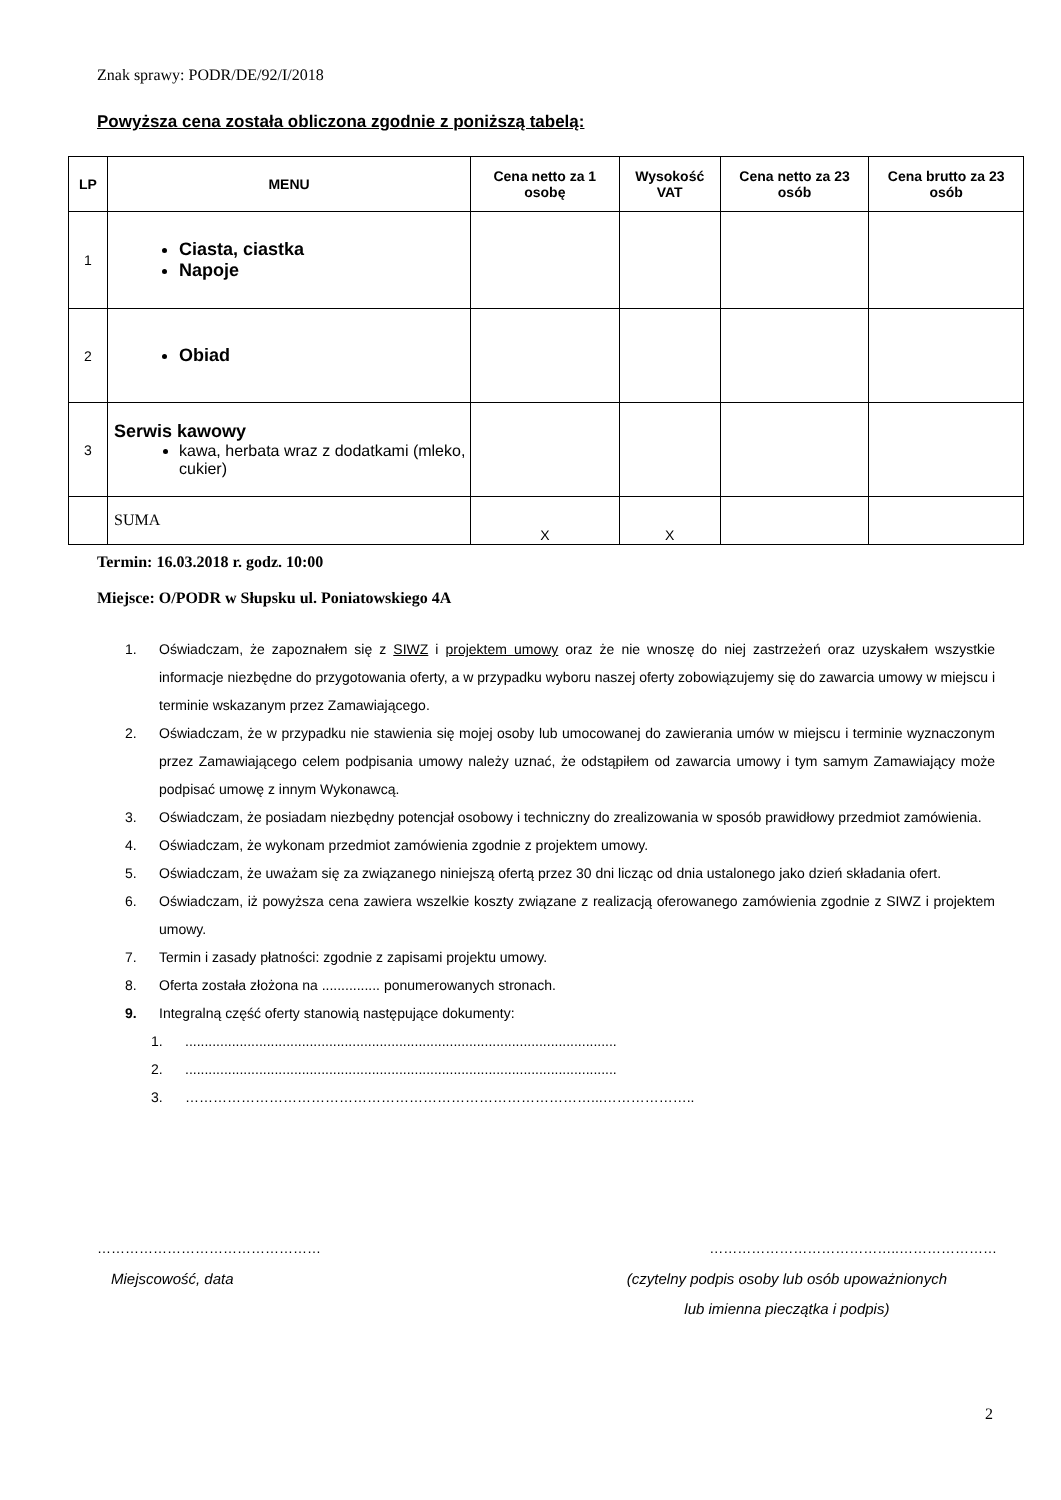Znak sprawy: PODR/DE/92/I/2018
Powyższa cena została obliczona zgodnie z poniższą tabelą:
| LP | MENU | Cena netto za 1 osobę | Wysokość VAT | Cena netto za 23 osób | Cena brutto za 23 osób |
| --- | --- | --- | --- | --- | --- |
| 1 | Ciasta, ciastka Napoje | | | | |
| 2 | Obiad | | | | |
| 3 | Serwis kawowy kawa, herbata wraz z dodatkami (mleko, cukier) | | | | |
| | SUMA | X | X | | |
Termin: 16.03.2018 r. godz. 10:00
Miejsce: O/PODR w Słupsku ul. Poniatowskiego 4A
1. Oświadczam, że zapoznałem się z SIWZ i projektem umowy oraz że nie wnoszę do niej zastrzeżeń oraz uzyskałem wszystkie informacje niezbędne do przygotowania oferty, a w przypadku wyboru naszej oferty zobowiązujemy się do zawarcia umowy w miejscu i terminie wskazanym przez Zamawiającego.
2. Oświadczam, że w przypadku nie stawienia się mojej osoby lub umocowanej do zawierania umów w miejscu i terminie wyznaczonym przez Zamawiającego celem podpisania umowy należy uznać, że odstąpiłem od zawarcia umowy i tym samym Zamawiający może podpisać umowę z innym Wykonawcą.
3. Oświadczam, że posiadam niezbędny potencjał osobowy i techniczny do zrealizowania w sposób prawidłowy przedmiot zamówienia.
4. Oświadczam, że wykonam przedmiot zamówienia zgodnie z projektem umowy.
5. Oświadczam, że uważam się za związanego niniejszą ofertą przez 30 dni licząc od dnia ustalonego jako dzień składania ofert.
6. Oświadczam, iż powyższa cena zawiera wszelkie koszty związane z realizacją oferowanego zamówienia zgodnie z SIWZ i projektem umowy.
7. Termin i zasady płatności: zgodnie z zapisami projektu umowy.
8. Oferta została złożona na ............... ponumerowanych stronach.
9. Integralną część oferty stanowią następujące dokumenty:
1................................................................................................................
2................................................................................................................
3. ……………………………………………………………………………...………………..
………………………………………… …………………………………..…………………
Miejscowość, data (czytelny podpis osoby lub osób upoważnionych
lub imienna pieczątka i podpis)
2